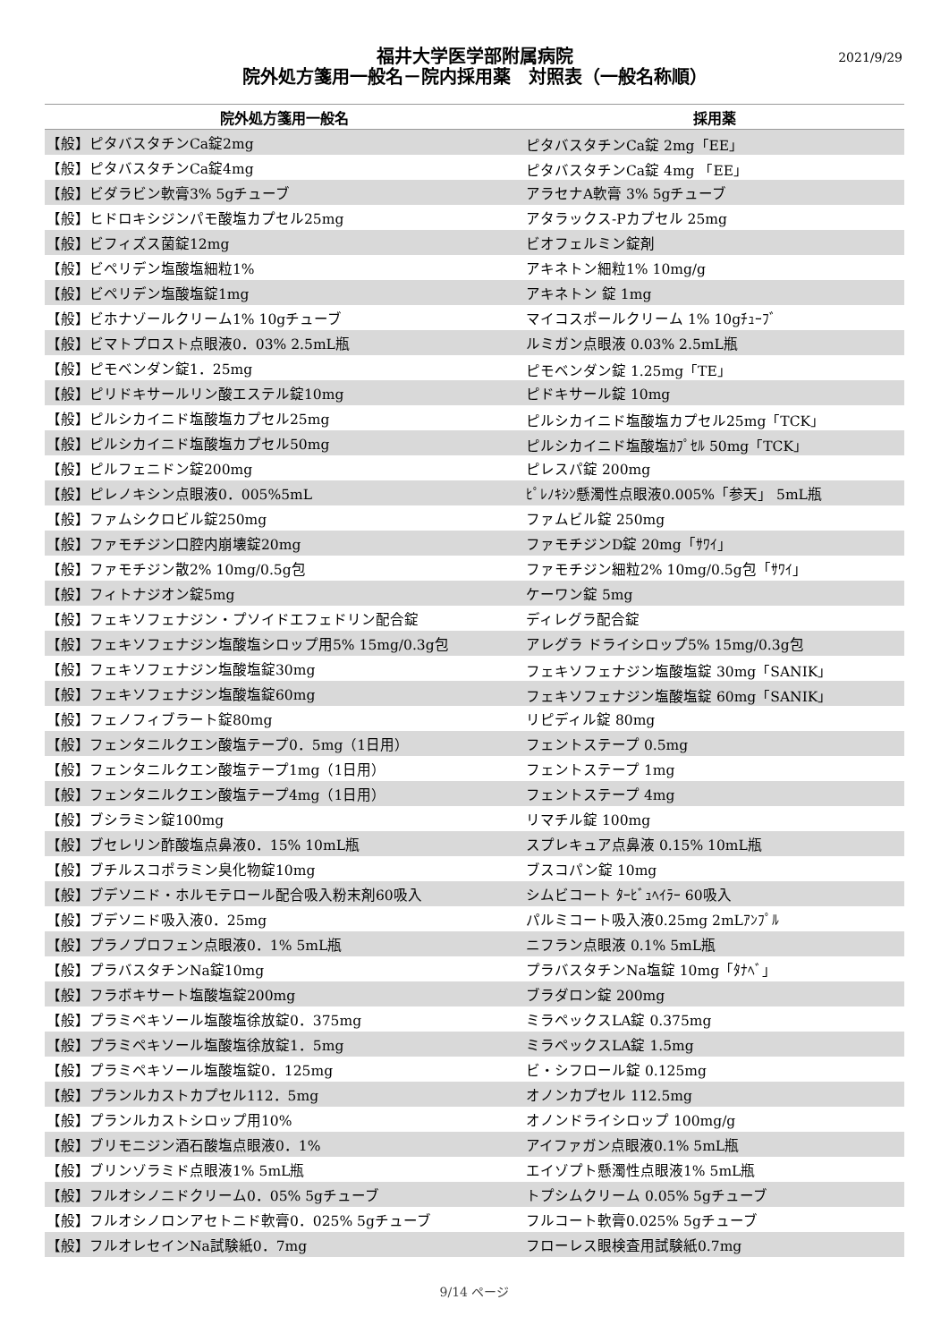2021/9/29
福井大学医学部附属病院
院外処方箋用一般名－院内採用薬　対照表（一般名称順）
| 院外処方箋用一般名 | 採用薬 |
| --- | --- |
| 【般】ピタバスタチンCa錠2mg | ピタバスタチンCa錠 2mg「EE」 |
| 【般】ピタバスタチンCa錠4mg | ピタバスタチンCa錠 4mg 「EE」 |
| 【般】ビダラビン軟膏3% 5gチューブ | アラセナA軟膏 3% 5gチューブ |
| 【般】ヒドロキシジンパモ酸塩カプセル25mg | アタラックス-Pカプセル 25mg |
| 【般】ビフィズス菌錠12mg | ビオフェルミン錠剤 |
| 【般】ビペリデン塩酸塩細粒1% | アキネトン細粒1% 10mg/g |
| 【般】ビペリデン塩酸塩錠1mg | アキネトン 錠 1mg |
| 【般】ビホナゾールクリーム1% 10gチューブ | マイコスポールクリーム 1% 10gﾁｭｰﾌﾞ |
| 【般】ビマトプロスト点眼液0．03% 2.5mL瓶 | ルミガン点眼液 0.03% 2.5mL瓶 |
| 【般】ピモベンダン錠1．25mg | ピモベンダン錠 1.25mg「TE」 |
| 【般】ピリドキサールリン酸エステル錠10mg | ピドキサール錠 10mg |
| 【般】ピルシカイニド塩酸塩カプセル25mg | ピルシカイニド塩酸塩カプセル25mg「TCK」 |
| 【般】ピルシカイニド塩酸塩カプセル50mg | ピルシカイニド塩酸塩ｶﾌﾟｾﾙ 50mg「TCK」 |
| 【般】ピルフェニドン錠200mg | ピレスパ錠 200mg |
| 【般】ピレノキシン点眼液0．005%5mL | ﾋﾟﾚﾉｷｼﾝ懸濁性点眼液0.005%「参天」 5mL瓶 |
| 【般】ファムシクロビル錠250mg | ファムビル錠 250mg |
| 【般】ファモチジン口腔内崩壊錠20mg | ファモチジンD錠 20mg「ｻﾜｲ」 |
| 【般】ファモチジン散2% 10mg/0.5g包 | ファモチジン細粒2% 10mg/0.5g包「ｻﾜｲ」 |
| 【般】フィトナジオン錠5mg | ケーワン錠 5mg |
| 【般】フェキソフェナジン・プソイドエフェドリン配合錠 | ディレグラ配合錠 |
| 【般】フェキソフェナジン塩酸塩シロップ用5% 15mg/0.3g包 | アレグラ ドライシロップ5% 15mg/0.3g包 |
| 【般】フェキソフェナジン塩酸塩錠30mg | フェキソフェナジン塩酸塩錠 30mg「SANIK」 |
| 【般】フェキソフェナジン塩酸塩錠60mg | フェキソフェナジン塩酸塩錠 60mg「SANIK」 |
| 【般】フェノフィブラート錠80mg | リピディル錠 80mg |
| 【般】フェンタニルクエン酸塩テープ0．5mg（1日用） | フェントステープ 0.5mg |
| 【般】フェンタニルクエン酸塩テープ1mg（1日用） | フェントステープ 1mg |
| 【般】フェンタニルクエン酸塩テープ4mg（1日用） | フェントステープ 4mg |
| 【般】ブシラミン錠100mg | リマチル錠 100mg |
| 【般】ブセレリン酢酸塩点鼻液0．15% 10mL瓶 | スプレキュア点鼻液 0.15% 10mL瓶 |
| 【般】ブチルスコポラミン臭化物錠10mg | ブスコパン錠 10mg |
| 【般】ブデソニド・ホルモテロール配合吸入粉末剤60吸入 | シムビコート ﾀｰﾋﾞｭﾍｲﾗｰ 60吸入 |
| 【般】ブデソニド吸入液0．25mg | パルミコート吸入液0.25mg 2mLｱﾝﾌﾟﾙ |
| 【般】プラノプロフェン点眼液0．1% 5mL瓶 | ニフラン点眼液 0.1% 5mL瓶 |
| 【般】プラバスタチンNa錠10mg | プラバスタチンNa塩錠 10mg「ﾀﾅﾍﾞ」 |
| 【般】フラボキサート塩酸塩錠200mg | ブラダロン錠 200mg |
| 【般】プラミペキソール塩酸塩徐放錠0．375mg | ミラペックスLA錠 0.375mg |
| 【般】プラミペキソール塩酸塩徐放錠1．5mg | ミラペックスLA錠 1.5mg |
| 【般】プラミペキソール塩酸塩錠0．125mg | ビ・シフロール錠 0.125mg |
| 【般】プランルカストカプセル112．5mg | オノンカプセル 112.5mg |
| 【般】プランルカストシロップ用10% | オノンドライシロップ 100mg/g |
| 【般】ブリモニジン酒石酸塩点眼液0．1% | アイファガン点眼液0.1% 5mL瓶 |
| 【般】ブリンゾラミド点眼液1% 5mL瓶 | エイゾプト懸濁性点眼液1% 5mL瓶 |
| 【般】フルオシノニドクリーム0．05% 5gチューブ | トプシムクリーム 0.05% 5gチューブ |
| 【般】フルオシノロンアセトニド軟膏0．025% 5gチューブ | フルコート軟膏0.025% 5gチューブ |
| 【般】フルオレセインNa試験紙0．7mg | フローレス眼検査用試験紙0.7mg |
9/14 ページ